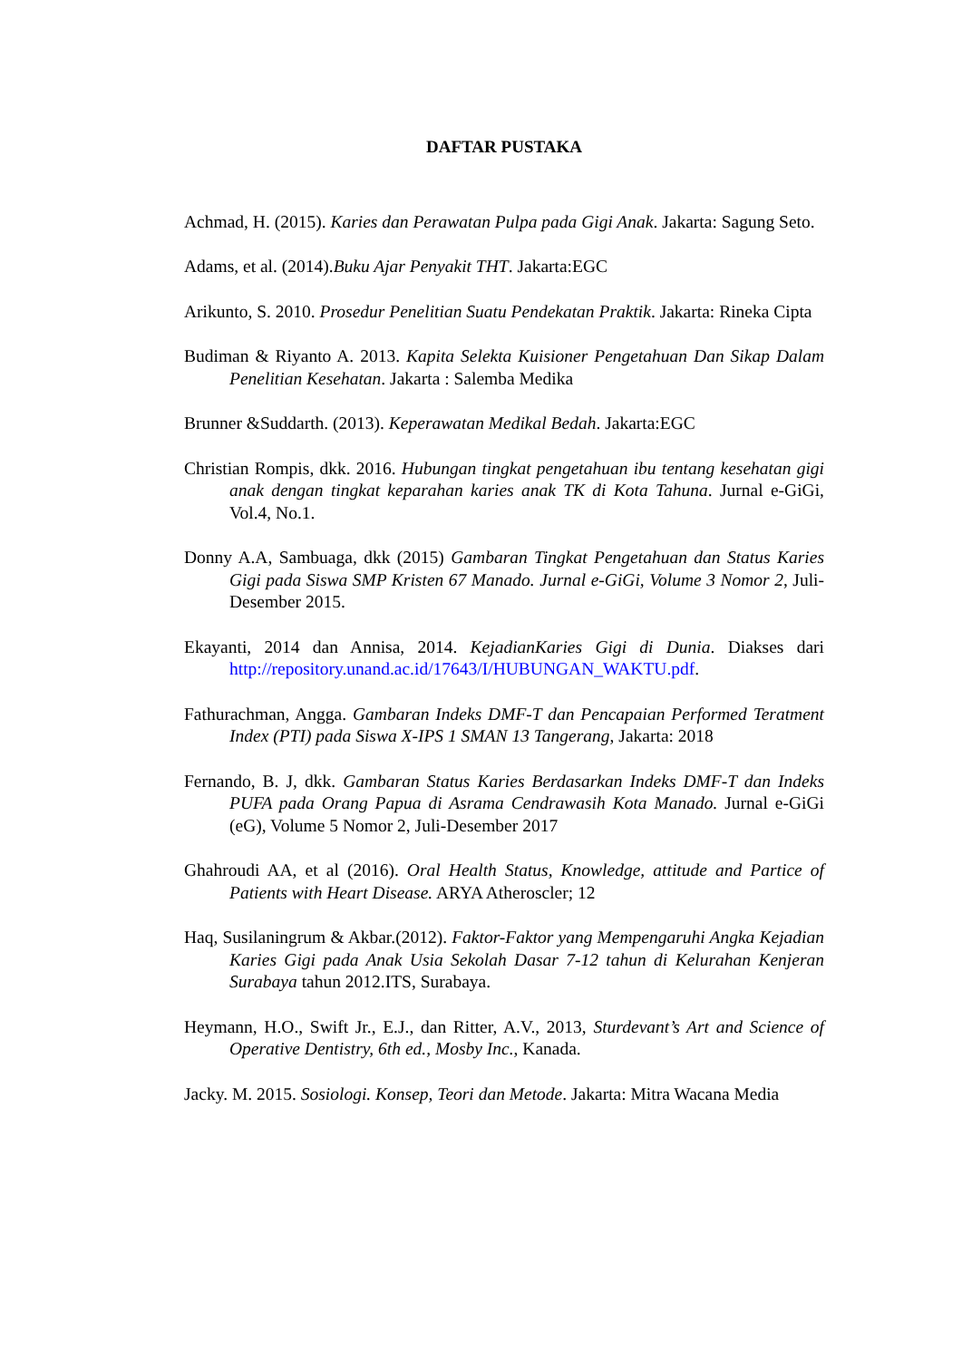DAFTAR PUSTAKA
Achmad, H. (2015). Karies dan Perawatan Pulpa pada Gigi Anak. Jakarta: Sagung Seto.
Adams, et al. (2014).Buku Ajar Penyakit THT. Jakarta:EGC
Arikunto, S. 2010. Prosedur Penelitian Suatu Pendekatan Praktik. Jakarta: Rineka Cipta
Budiman & Riyanto A. 2013. Kapita Selekta Kuisioner Pengetahuan Dan Sikap Dalam Penelitian Kesehatan. Jakarta : Salemba Medika
Brunner &Suddarth. (2013). Keperawatan Medikal Bedah. Jakarta:EGC
Christian Rompis, dkk. 2016. Hubungan tingkat pengetahuan ibu tentang kesehatan gigi anak dengan tingkat keparahan karies anak TK di Kota Tahuna. Jurnal e-GiGi, Vol.4, No.1.
Donny A.A, Sambuaga, dkk (2015) Gambaran Tingkat Pengetahuan dan Status Karies Gigi pada Siswa SMP Kristen 67 Manado. Jurnal e-GiGi, Volume 3 Nomor 2, Juli-Desember 2015.
Ekayanti, 2014 dan Annisa, 2014. KejadianKaries Gigi di Dunia. Diakses dari http://repository.unand.ac.id/17643/I/HUBUNGAN_WAKTU.pdf.
Fathurachman, Angga. Gambaran Indeks DMF-T dan Pencapaian Performed Teratment Index (PTI) pada Siswa X-IPS 1 SMAN 13 Tangerang, Jakarta: 2018
Fernando, B. J, dkk. Gambaran Status Karies Berdasarkan Indeks DMF-T dan Indeks PUFA pada Orang Papua di Asrama Cendrawasih Kota Manado. Jurnal e-GiGi (eG), Volume 5 Nomor 2, Juli-Desember 2017
Ghahroudi AA, et al (2016). Oral Health Status, Knowledge, attitude and Partice of Patients with Heart Disease. ARYA Atheroscler; 12
Haq, Susilaningrum & Akbar.(2012). Faktor-Faktor yang Mempengaruhi Angka Kejadian Karies Gigi pada Anak Usia Sekolah Dasar 7-12 tahun di Kelurahan Kenjeran Surabaya tahun 2012.ITS, Surabaya.
Heymann, H.O., Swift Jr., E.J., dan Ritter, A.V., 2013, Sturdevant’s Art and Science of Operative Dentistry, 6th ed., Mosby Inc., Kanada.
Jacky. M. 2015. Sosiologi. Konsep, Teori dan Metode. Jakarta: Mitra Wacana Media